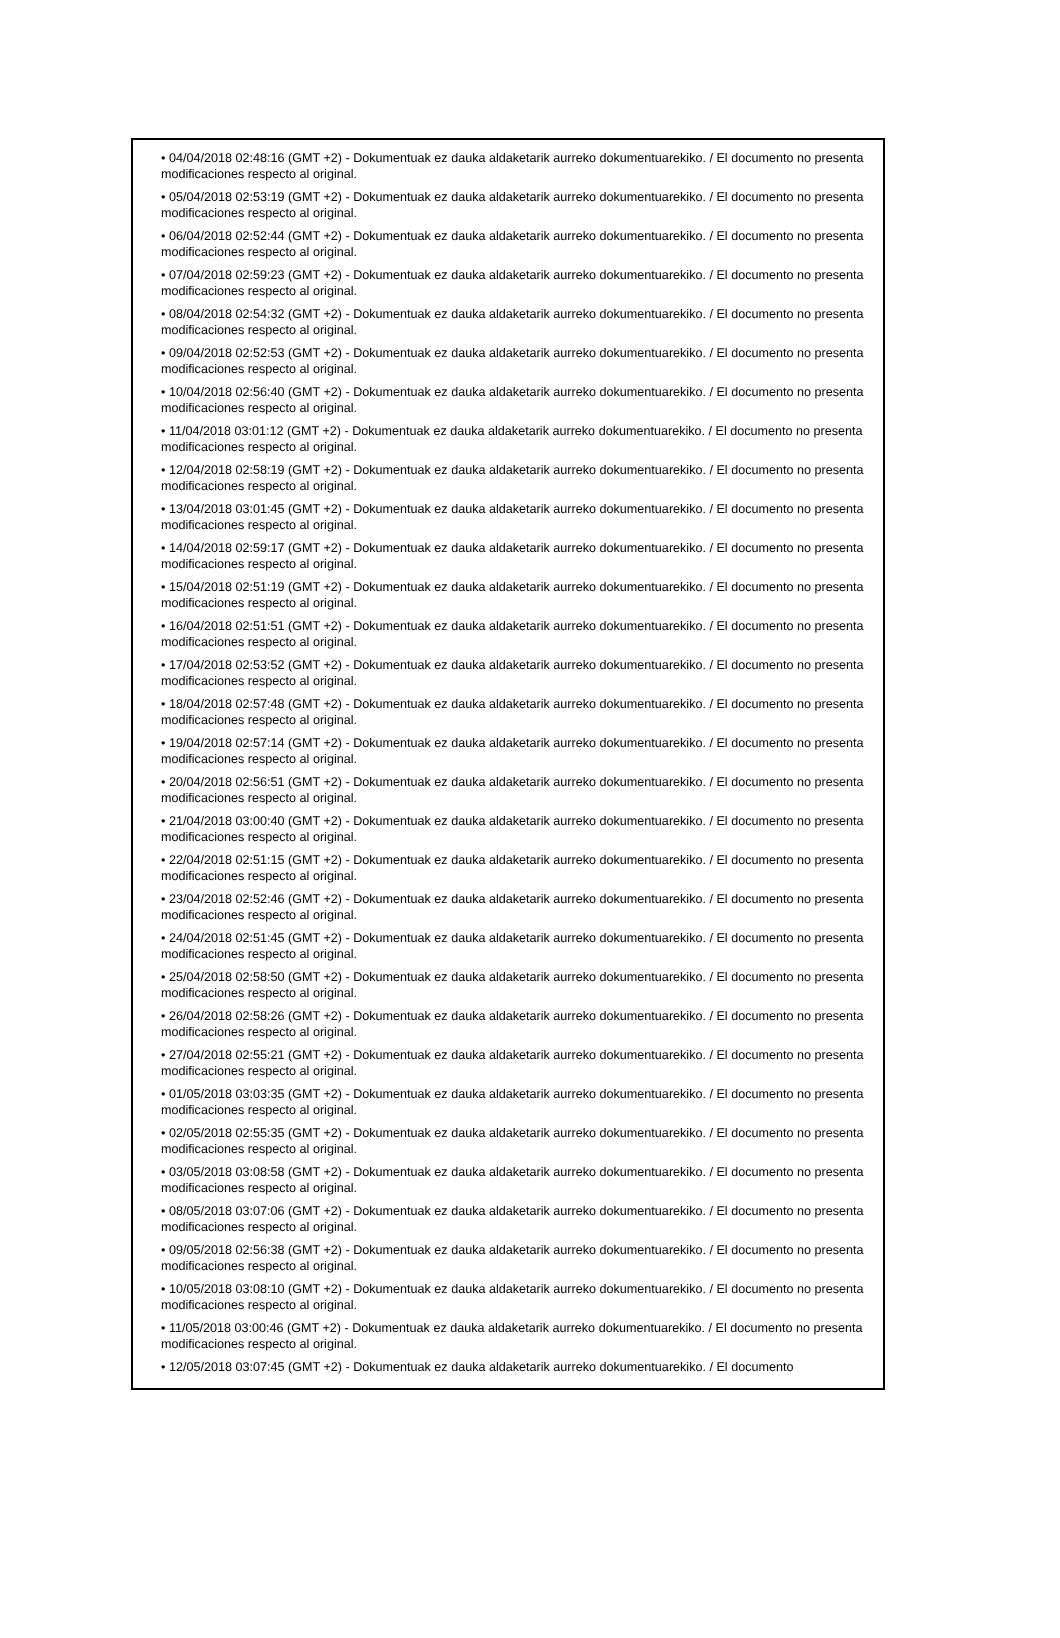• 04/04/2018 02:48:16 (GMT +2) - Dokumentuak ez dauka aldaketarik aurreko dokumentuarekiko. / El documento no presenta modificaciones respecto al original.
• 05/04/2018 02:53:19 (GMT +2) - Dokumentuak ez dauka aldaketarik aurreko dokumentuarekiko. / El documento no presenta modificaciones respecto al original.
• 06/04/2018 02:52:44 (GMT +2) - Dokumentuak ez dauka aldaketarik aurreko dokumentuarekiko. / El documento no presenta modificaciones respecto al original.
• 07/04/2018 02:59:23 (GMT +2) - Dokumentuak ez dauka aldaketarik aurreko dokumentuarekiko. / El documento no presenta modificaciones respecto al original.
• 08/04/2018 02:54:32 (GMT +2) - Dokumentuak ez dauka aldaketarik aurreko dokumentuarekiko. / El documento no presenta modificaciones respecto al original.
• 09/04/2018 02:52:53 (GMT +2) - Dokumentuak ez dauka aldaketarik aurreko dokumentuarekiko. / El documento no presenta modificaciones respecto al original.
• 10/04/2018 02:56:40 (GMT +2) - Dokumentuak ez dauka aldaketarik aurreko dokumentuarekiko. / El documento no presenta modificaciones respecto al original.
• 11/04/2018 03:01:12 (GMT +2) - Dokumentuak ez dauka aldaketarik aurreko dokumentuarekiko. / El documento no presenta modificaciones respecto al original.
• 12/04/2018 02:58:19 (GMT +2) - Dokumentuak ez dauka aldaketarik aurreko dokumentuarekiko. / El documento no presenta modificaciones respecto al original.
• 13/04/2018 03:01:45 (GMT +2) - Dokumentuak ez dauka aldaketarik aurreko dokumentuarekiko. / El documento no presenta modificaciones respecto al original.
• 14/04/2018 02:59:17 (GMT +2) - Dokumentuak ez dauka aldaketarik aurreko dokumentuarekiko. / El documento no presenta modificaciones respecto al original.
• 15/04/2018 02:51:19 (GMT +2) - Dokumentuak ez dauka aldaketarik aurreko dokumentuarekiko. / El documento no presenta modificaciones respecto al original.
• 16/04/2018 02:51:51 (GMT +2) - Dokumentuak ez dauka aldaketarik aurreko dokumentuarekiko. / El documento no presenta modificaciones respecto al original.
• 17/04/2018 02:53:52 (GMT +2) - Dokumentuak ez dauka aldaketarik aurreko dokumentuarekiko. / El documento no presenta modificaciones respecto al original.
• 18/04/2018 02:57:48 (GMT +2) - Dokumentuak ez dauka aldaketarik aurreko dokumentuarekiko. / El documento no presenta modificaciones respecto al original.
• 19/04/2018 02:57:14 (GMT +2) - Dokumentuak ez dauka aldaketarik aurreko dokumentuarekiko. / El documento no presenta modificaciones respecto al original.
• 20/04/2018 02:56:51 (GMT +2) - Dokumentuak ez dauka aldaketarik aurreko dokumentuarekiko. / El documento no presenta modificaciones respecto al original.
• 21/04/2018 03:00:40 (GMT +2) - Dokumentuak ez dauka aldaketarik aurreko dokumentuarekiko. / El documento no presenta modificaciones respecto al original.
• 22/04/2018 02:51:15 (GMT +2) - Dokumentuak ez dauka aldaketarik aurreko dokumentuarekiko. / El documento no presenta modificaciones respecto al original.
• 23/04/2018 02:52:46 (GMT +2) - Dokumentuak ez dauka aldaketarik aurreko dokumentuarekiko. / El documento no presenta modificaciones respecto al original.
• 24/04/2018 02:51:45 (GMT +2) - Dokumentuak ez dauka aldaketarik aurreko dokumentuarekiko. / El documento no presenta modificaciones respecto al original.
• 25/04/2018 02:58:50 (GMT +2) - Dokumentuak ez dauka aldaketarik aurreko dokumentuarekiko. / El documento no presenta modificaciones respecto al original.
• 26/04/2018 02:58:26 (GMT +2) - Dokumentuak ez dauka aldaketarik aurreko dokumentuarekiko. / El documento no presenta modificaciones respecto al original.
• 27/04/2018 02:55:21 (GMT +2) - Dokumentuak ez dauka aldaketarik aurreko dokumentuarekiko. / El documento no presenta modificaciones respecto al original.
• 01/05/2018 03:03:35 (GMT +2) - Dokumentuak ez dauka aldaketarik aurreko dokumentuarekiko. / El documento no presenta modificaciones respecto al original.
• 02/05/2018 02:55:35 (GMT +2) - Dokumentuak ez dauka aldaketarik aurreko dokumentuarekiko. / El documento no presenta modificaciones respecto al original.
• 03/05/2018 03:08:58 (GMT +2) - Dokumentuak ez dauka aldaketarik aurreko dokumentuarekiko. / El documento no presenta modificaciones respecto al original.
• 08/05/2018 03:07:06 (GMT +2) - Dokumentuak ez dauka aldaketarik aurreko dokumentuarekiko. / El documento no presenta modificaciones respecto al original.
• 09/05/2018 02:56:38 (GMT +2) - Dokumentuak ez dauka aldaketarik aurreko dokumentuarekiko. / El documento no presenta modificaciones respecto al original.
• 10/05/2018 03:08:10 (GMT +2) - Dokumentuak ez dauka aldaketarik aurreko dokumentuarekiko. / El documento no presenta modificaciones respecto al original.
• 11/05/2018 03:00:46 (GMT +2) - Dokumentuak ez dauka aldaketarik aurreko dokumentuarekiko. / El documento no presenta modificaciones respecto al original.
• 12/05/2018 03:07:45 (GMT +2) - Dokumentuak ez dauka aldaketarik aurreko dokumentuarekiko. / El documento